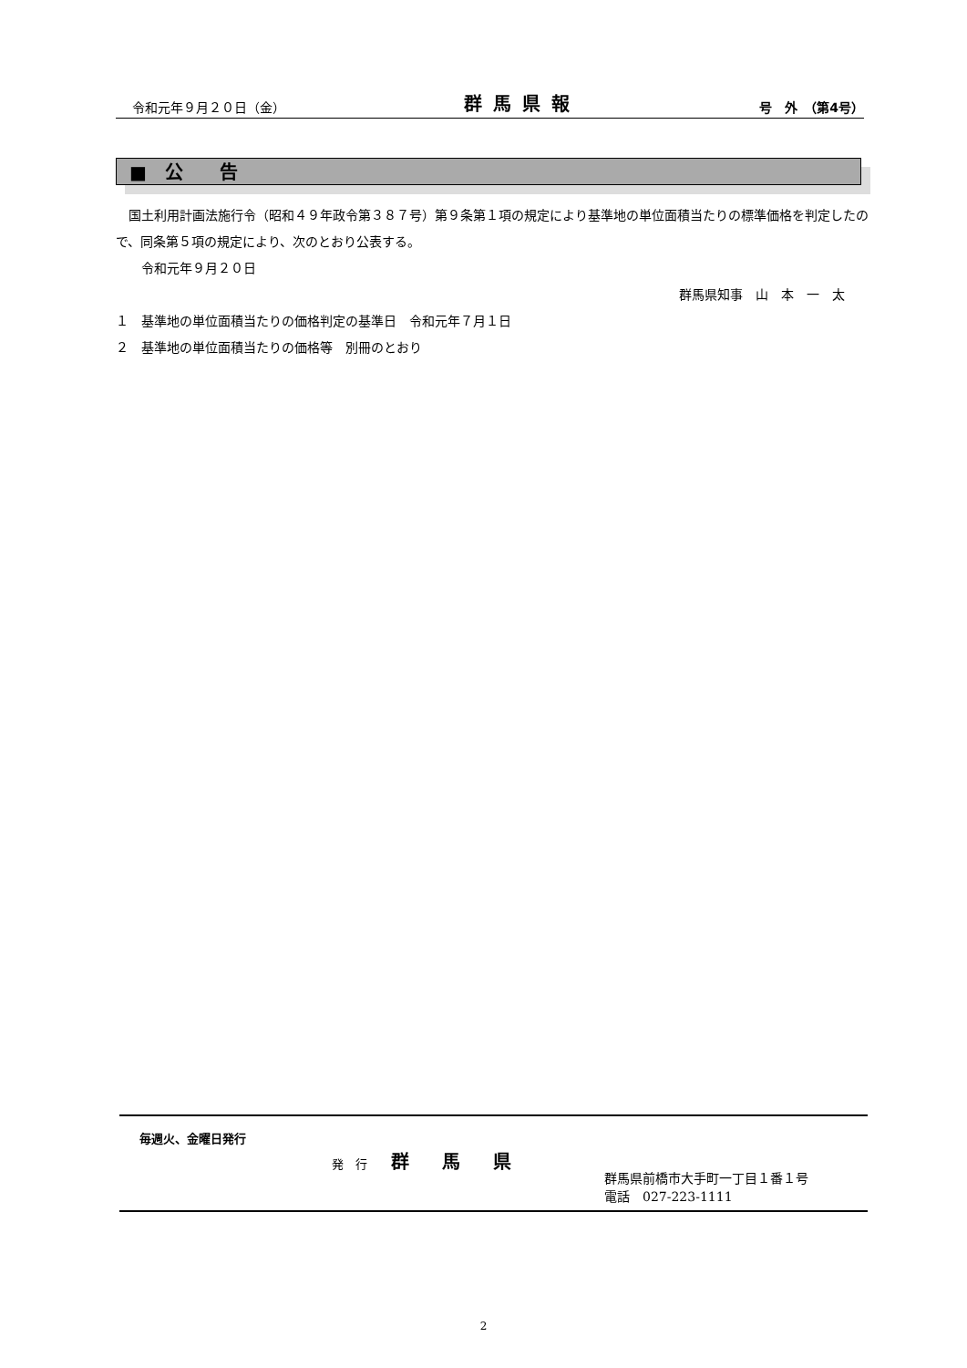令和元年９月２０日（金） 群馬県報 号　外　（第4号）
■　公　　告
　国土利用計画法施行令（昭和４９年政令第３８７号）第９条第１項の規定により基準地の単位面積当たりの標準価格を判定したので、同条第５項の規定により、次のとおり公表する。
　　令和元年９月２０日
群馬県知事　山　本　一　太
１　基準地の単位面積当たりの価格判定の基準日　令和元年７月１日
２　基準地の単位面積当たりの価格等　別冊のとおり
毎週火、金曜日発行
発　行　　群馬県
群馬県前橋市大手町一丁目１番１号
電話　027-223-1111
2